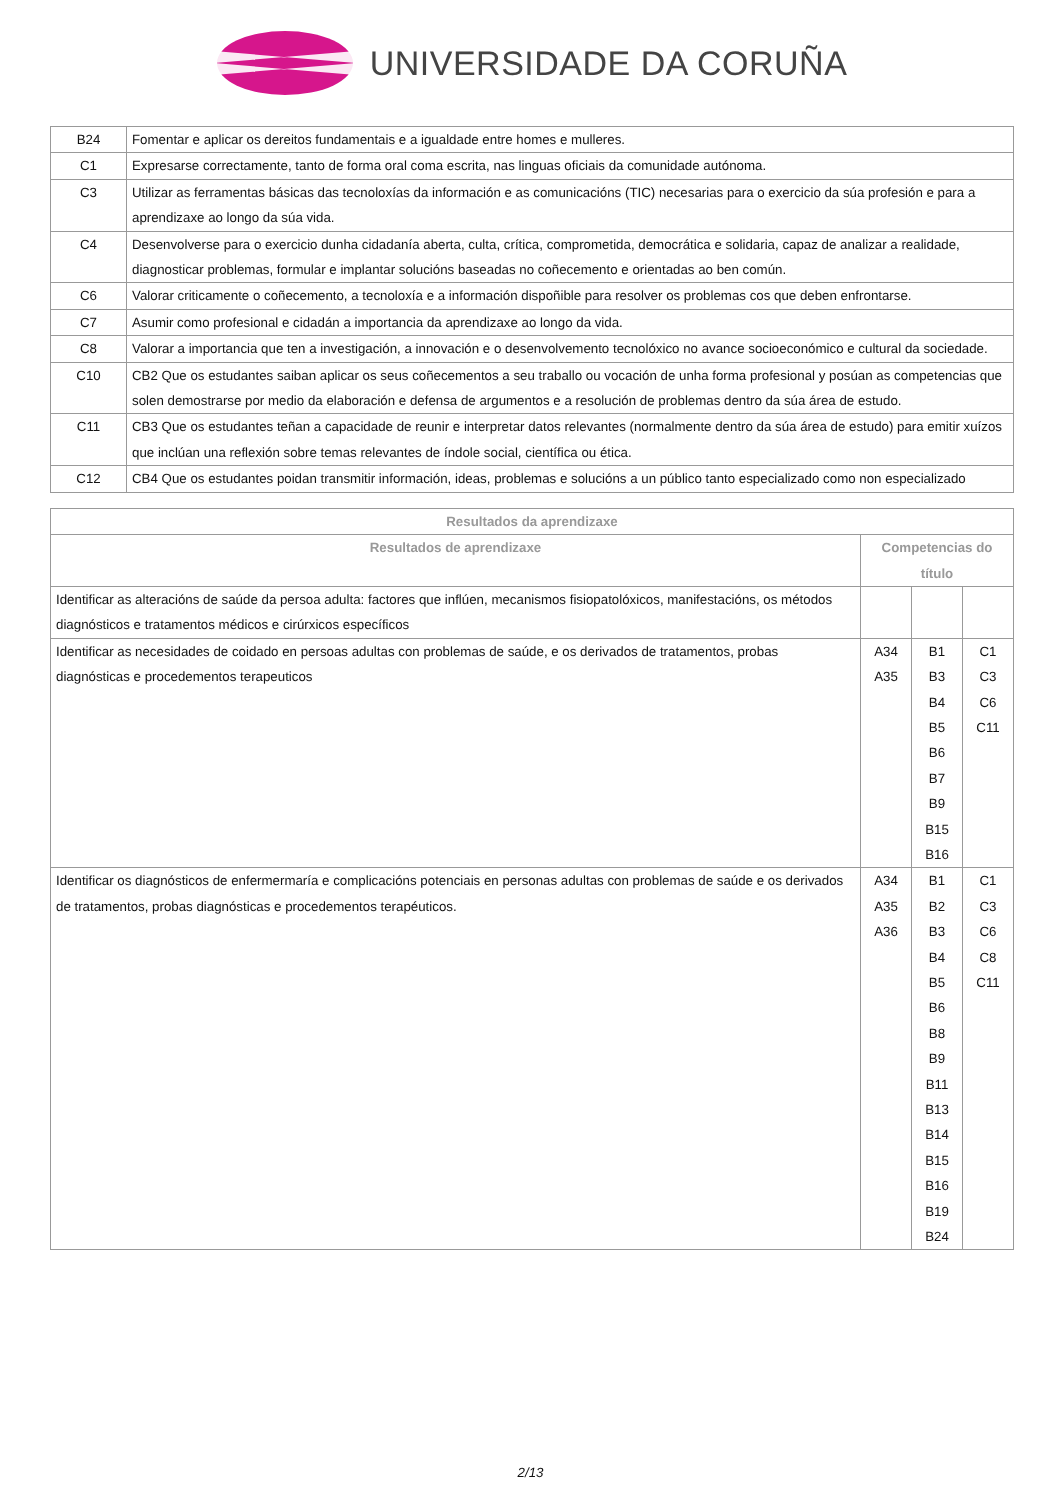UNIVERSIDADE DA CORUÑA
| B24 | Fomentar e aplicar os dereitos fundamentais e a igualdade entre homes e mulleres. |
| C1 | Expresarse correctamente, tanto de forma oral coma escrita, nas linguas oficiais da comunidade autónoma. |
| C3 | Utilizar as ferramentas básicas das tecnoloxías da información e as comunicacións (TIC) necesarias para o exercicio da súa profesión e para a aprendizaxe ao longo da súa vida. |
| C4 | Desenvolverse para o exercicio dunha cidadanía aberta, culta, crítica, comprometida, democrática e solidaria, capaz de analizar a realidade, diagnosticar problemas, formular e implantar solucións baseadas no coñecemento e orientadas ao ben común. |
| C6 | Valorar criticamente o coñecemento, a tecnoloxía e a información dispoñible para resolver os problemas cos que deben enfrontarse. |
| C7 | Asumir como profesional e cidadán a importancia da aprendizaxe ao longo da vida. |
| C8 | Valorar a importancia que ten a investigación, a innovación e o desenvolvemento tecnolóxico no avance socioeconómico e cultural da sociedade. |
| C10 | CB2 Que os estudantes saiban aplicar os seus coñecementos a seu traballo ou vocación de unha forma profesional y posúan as competencias que solen demostrarse por medio da elaboración e defensa de argumentos e a resolución de problemas dentro da súa área de estudo. |
| C11 | CB3 Que os estudantes teñan a capacidade de reunir e interpretar datos relevantes (normalmente dentro da súa área de estudo) para emitir xuízos que inclúan una reflexión sobre temas relevantes de índole social, científica ou ética. |
| C12 | CB4 Que os estudantes poidan transmitir información, ideas, problemas e solucións a un público tanto especializado como non especializado |
| Resultados da aprendizaxe | | | |
| --- | --- | --- | --- |
| Resultados de aprendizaxe | Competencias do título | | |
| Identificar as alteracións de saúde da persoa adulta: factores que inflúen, mecanismos fisiopatolóxicos, manifestacións, os métodos diagnósticos e tratamentos médicos e cirúrxicos específicos | | | |
| Identificar as necesidades de coidado en persoas adultas con problemas de saúde, e os derivados de tratamentos, probas diagnósticas e procedementos terapeuticos | A34 A35 | B1 B3 B4 B5 B6 B7 B9 B15 B16 | C1 C3 C6 C11 |
| Identificar os diagnósticos de enfermermaría e complicacións potenciais en personas adultas con problemas de saúde e os derivados de tratamentos, probas diagnósticas e procedementos terapéuticos. | A34 A35 A36 | B1 B2 B3 B4 B5 B6 B8 B9 B11 B13 B14 B15 B16 B19 B24 | C1 C3 C6 C8 C11 |
2/13